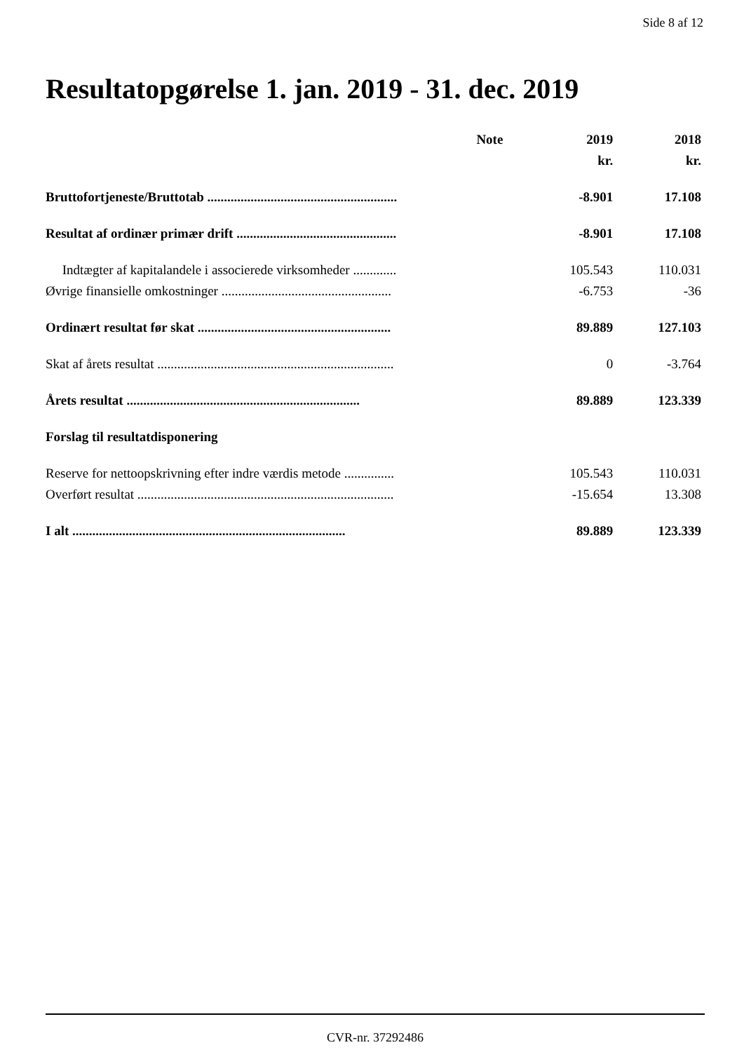Side 8 af 12
Resultatopgørelse 1. jan. 2019 - 31. dec. 2019
| | Note | 2019 | 2018 |
| --- | --- | --- | --- |
| | | kr. | kr. |
| Bruttofortjeneste/Bruttotab ......................................................... | | -8.901 | 17.108 |
| Resultat af ordinær primær drift ................................................ | | -8.901 | 17.108 |
| Indtægter af kapitalandele i associerede virksomheder ............. | | 105.543 | 110.031 |
| Øvrige finansielle omkostninger ................................................... | | -6.753 | -36 |
| Ordinært resultat før skat .......................................................... | | 89.889 | 127.103 |
| Skat af årets resultat ....................................................................... | | 0 | -3.764 |
| Årets resultat ...................................................................... | | 89.889 | 123.339 |
| Forslag til resultatdisponering | | | |
| Reserve for nettoopskrivning efter indre værdis metode ............... | | 105.543 | 110.031 |
| Overført resultat ............................................................................. | | -15.654 | 13.308 |
| I alt .................................................................................. | | 89.889 | 123.339 |
CVR-nr. 37292486